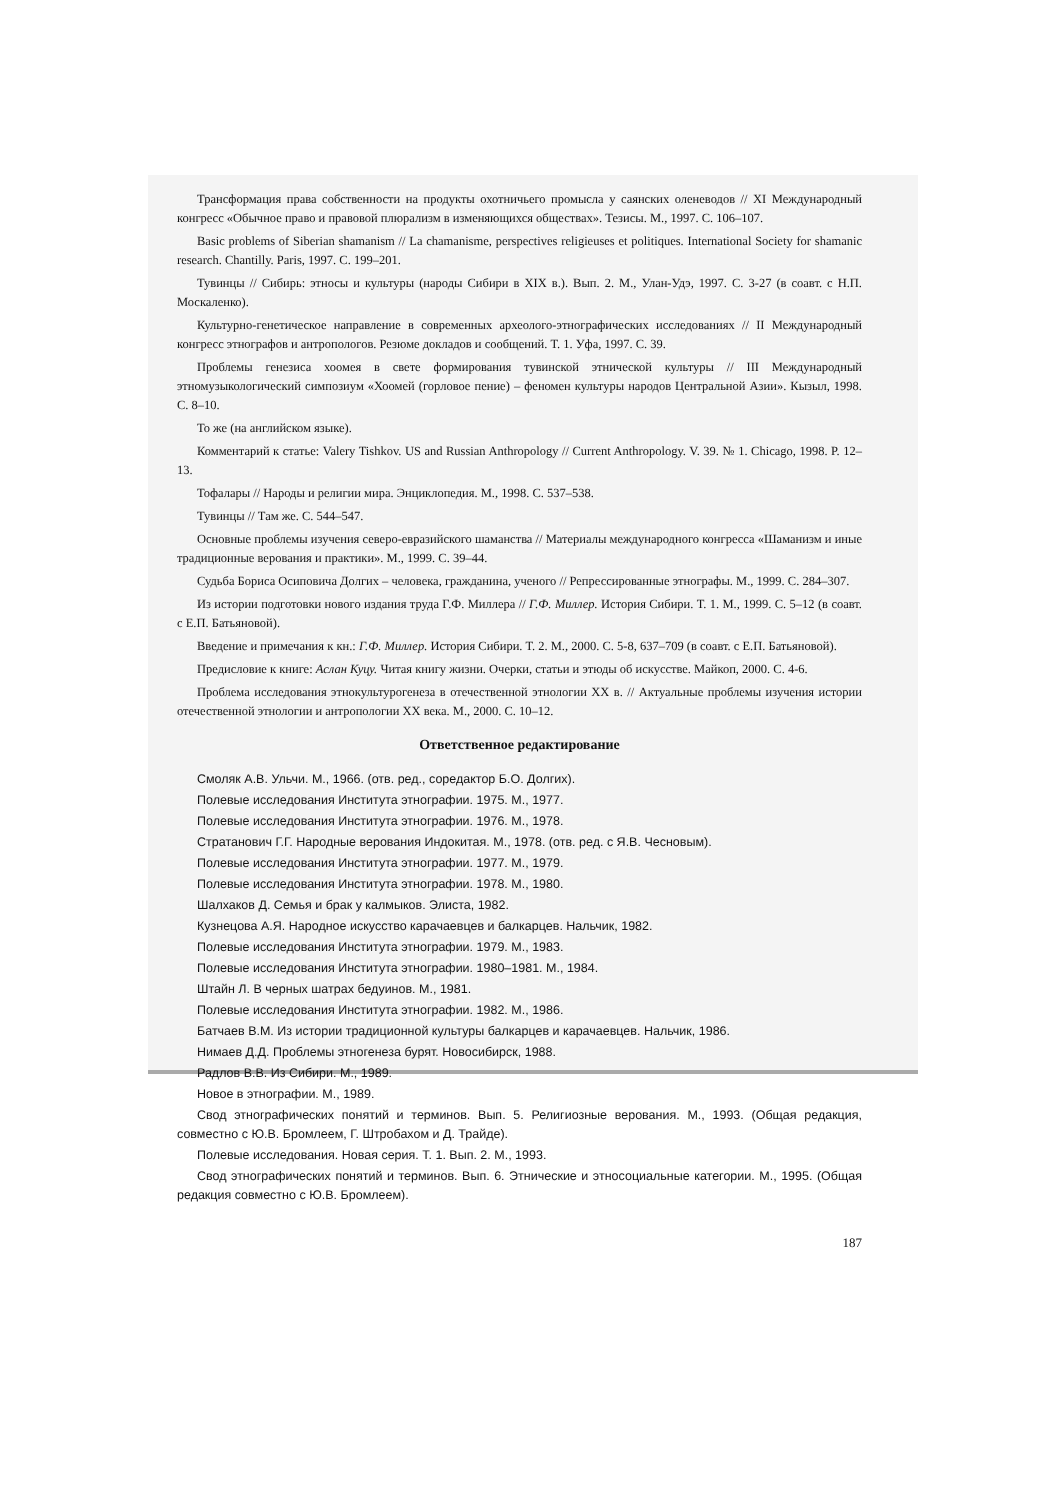Трансформация права собственности на продукты охотничьего промысла у саянских оленеводов // XI Международный конгресс «Обычное право и правовой плюрализм в изменяющихся обществах». Тезисы. М., 1997. С. 106–107.
Basic problems of Siberian shamanism // La chamanisme, perspectives religieuses et politiques. International Society for shamanic research. Chantilly. Paris, 1997. С. 199–201.
Тувинцы // Сибирь: этносы и культуры (народы Сибири в XIX в.). Вып. 2. М., Улан-Удэ, 1997. С. 3-27 (в соавт. с Н.П. Москаленко).
Культурно-генетическое направление в современных археолого-этнографических исследованиях // II Международный конгресс этнографов и антропологов. Резюме докладов и сообщений. Т. 1. Уфа, 1997. С. 39.
Проблемы генезиса хоомея в свете формирования тувинской этнической культуры // III Международный этномузыкологический симпозиум «Хоомей (горловое пение) – феномен культуры народов Центральной Азии». Кызыл, 1998. С. 8–10.
То же (на английском языке).
Комментарий к статье: Valery Tishkov. US and Russian Anthropology // Current Anthropology. V. 39. № 1. Chicago, 1998. P. 12–13.
Тофалары // Народы и религии мира. Энциклопедия. М., 1998. С. 537–538.
Тувинцы // Там же. С. 544–547.
Основные проблемы изучения северо-евразийского шаманства // Материалы международного конгресса «Шаманизм и иные традиционные верования и практики». М., 1999. С. 39–44.
Судьба Бориса Осиповича Долгих – человека, гражданина, ученого // Репрессированные этнографы. М., 1999. С. 284–307.
Из истории подготовки нового издания труда Г.Ф. Миллера // Г.Ф. Миллер. История Сибири. Т. 1. М., 1999. С. 5–12 (в соавт. с Е.П. Батьяновой).
Введение и примечания к кн.: Г.Ф. Миллер. История Сибири. Т. 2. М., 2000. С. 5-8, 637–709 (в соавт. с Е.П. Батьяновой).
Предисловие к книге: Аслан Куцу. Читая книгу жизни. Очерки, статьи и этюды об искусстве. Майкоп, 2000. С. 4-6.
Проблема исследования этнокультурогенеза в отечественной этнологии XX в. // Актуальные проблемы изучения истории отечественной этнологии и антропологии XX века. М., 2000. С. 10–12.
Ответственное редактирование
Смоляк А.В. Ульчи. М., 1966. (отв. ред., соредактор Б.О. Долгих).
Полевые исследования Института этнографии. 1975. М., 1977.
Полевые исследования Института этнографии. 1976. М., 1978.
Стратанович Г.Г. Народные верования Индокитая. М., 1978. (отв. ред. с Я.В. Чесновым).
Полевые исследования Института этнографии. 1977. М., 1979.
Полевые исследования Института этнографии. 1978. М., 1980.
Шалхаков Д. Семья и брак у калмыков. Элиста, 1982.
Кузнецова А.Я. Народное искусство карачаевцев и балкарцев. Нальчик, 1982.
Полевые исследования Института этнографии. 1979. М., 1983.
Полевые исследования Института этнографии. 1980–1981. М., 1984.
Штайн Л. В черных шатрах бедуинов. М., 1981.
Полевые исследования Института этнографии. 1982. М., 1986.
Батчаев В.М. Из истории традиционной культуры балкарцев и карачаевцев. Нальчик, 1986.
Нимаев Д.Д. Проблемы этногенеза бурят. Новосибирск, 1988.
Радлов В.В. Из Сибири. М., 1989.
Новое в этнографии. М., 1989.
Свод этнографических понятий и терминов. Вып. 5. Религиозные верования. М., 1993. (Общая редакция, совместно с Ю.В. Бромлеем, Г. Штробахом и Д. Трайде).
Полевые исследования. Новая серия. Т. 1. Вып. 2. М., 1993.
Свод этнографических понятий и терминов. Вып. 6. Этнические и этносоциальные категории. М., 1995. (Общая редакция совместно с Ю.В. Бромлеем).
187